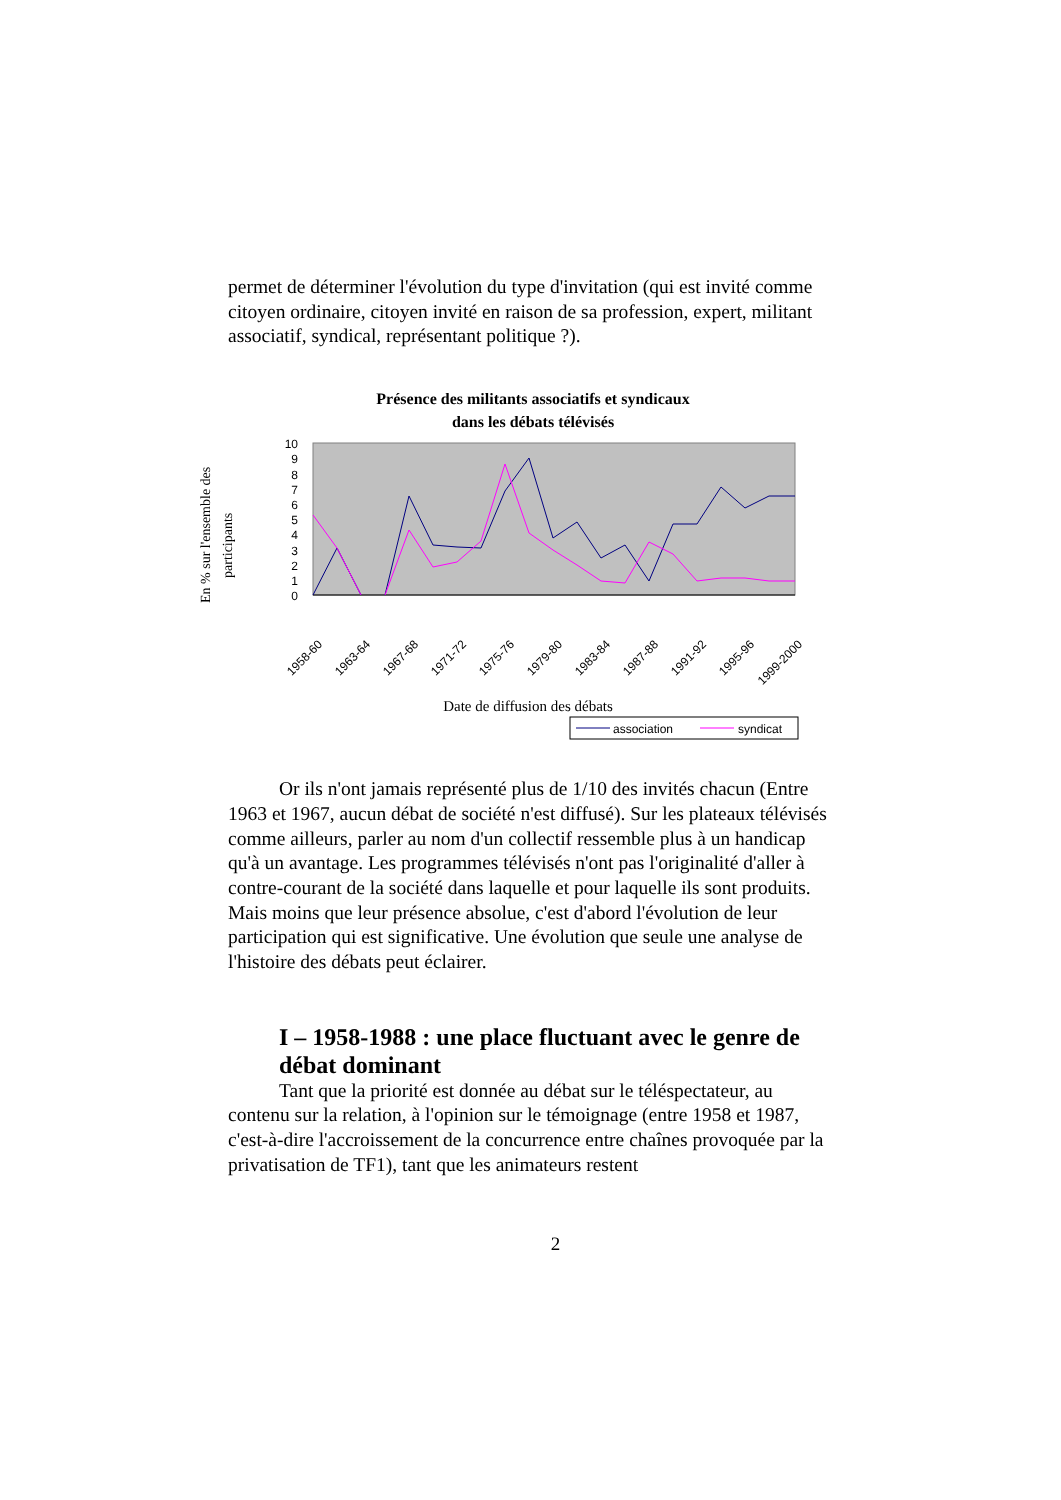permet de déterminer l'évolution du type d'invitation (qui est invité comme citoyen ordinaire, citoyen invité en raison de sa profession, expert, militant associatif, syndical, représentant politique ?).
Présence des militants associatifs et syndicaux
dans les débats télévisés
En % sur l'ensemble des
participants
0
1
2
3
4
5
6
7
8
9
10
1958-60
1963-64
1967-68
1971-72
1975-76
1979-80
1983-84
1987-88
1991-92
1995-96
1999-2000
Date de diffusion des débats
association
syndicat
Or ils n'ont jamais représenté plus de 1/10 des invités chacun (Entre 1963 et 1967, aucun débat de société n'est diffusé). Sur les plateaux télévisés comme ailleurs, parler au nom d'un collectif ressemble plus à un handicap qu'à un avantage. Les programmes télévisés n'ont pas l'originalité d'aller à contre-courant de la société dans laquelle et pour laquelle ils sont produits. Mais moins que leur présence absolue, c'est d'abord l'évolution de leur participation qui est significative. Une évolution que seule une analyse de l'histoire des débats peut éclairer.
I – 1958-1988 : une place fluctuant avec le genre de débat dominant
Tant que la priorité est donnée au débat sur le téléspectateur, au contenu sur la relation, à l'opinion sur le témoignage (entre 1958 et 1987, c'est-à-dire l'accroissement de la concurrence entre chaînes provoquée par la privatisation de TF1), tant que les animateurs restent
2